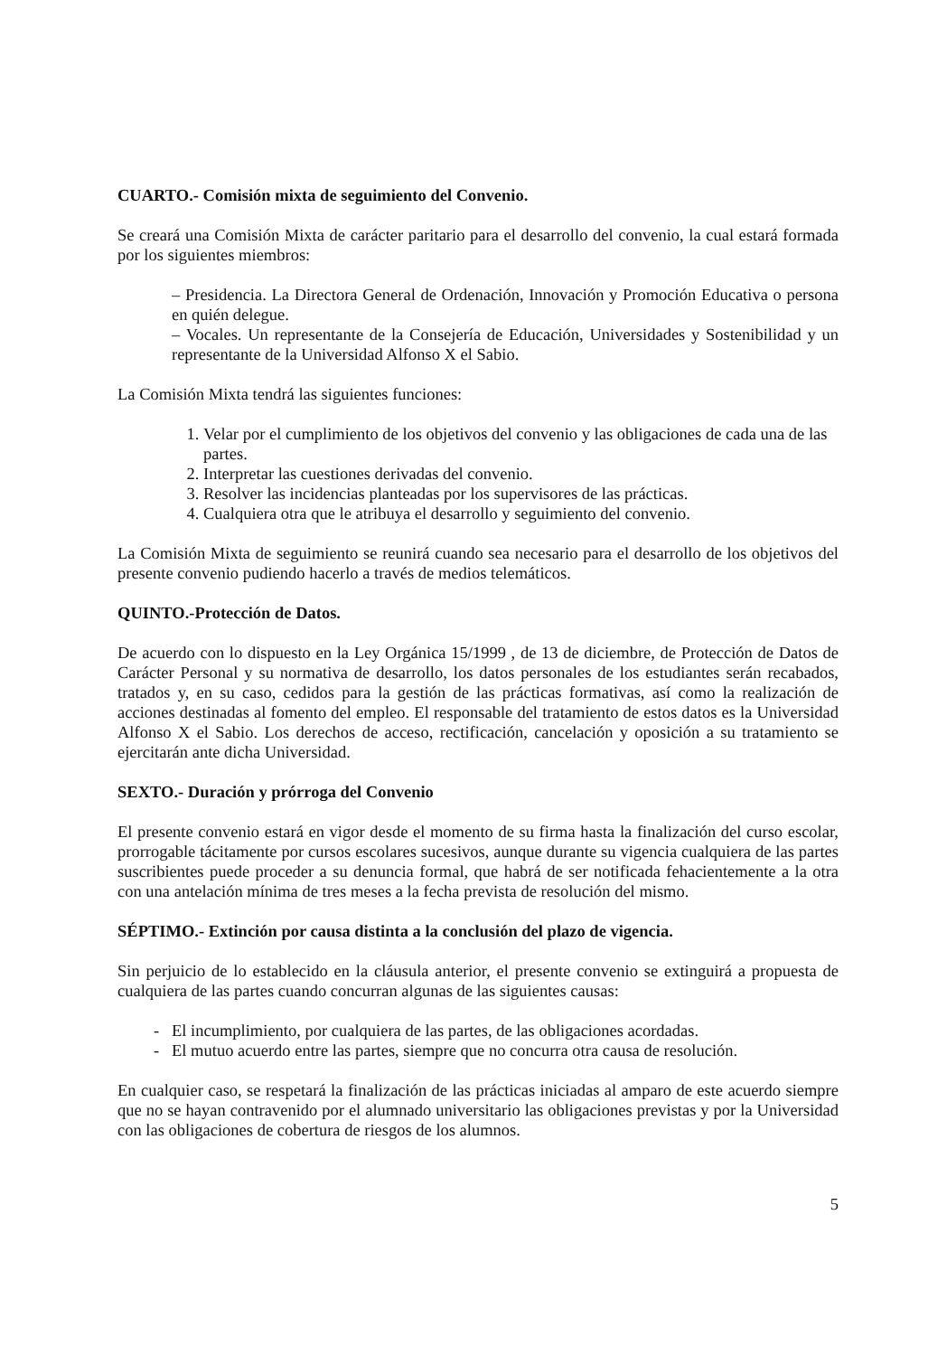CUARTO.- Comisión mixta de seguimiento del Convenio.
Se creará una Comisión Mixta de carácter paritario para el desarrollo del convenio, la cual estará formada por los siguientes miembros:
– Presidencia. La Directora General de Ordenación, Innovación y Promoción Educativa o persona en quién delegue.
– Vocales. Un representante de la Consejería de Educación, Universidades y Sostenibilidad y un representante de la Universidad Alfonso X el Sabio.
La Comisión Mixta tendrá las siguientes funciones:
1. Velar por el cumplimiento de los objetivos del convenio y las obligaciones de cada una de las partes.
2. Interpretar las cuestiones derivadas del convenio.
3. Resolver las incidencias planteadas por los supervisores de las prácticas.
4. Cualquiera otra que le atribuya el desarrollo y seguimiento del convenio.
La Comisión Mixta de seguimiento se reunirá cuando sea necesario para el desarrollo de los objetivos del presente convenio pudiendo hacerlo a través de medios telemáticos.
QUINTO.-Protección de Datos.
De acuerdo con lo dispuesto en la Ley Orgánica 15/1999 , de 13 de diciembre, de Protección de Datos de Carácter Personal y su normativa de desarrollo, los datos personales de los estudiantes serán recabados, tratados y, en su caso, cedidos para la gestión de las prácticas formativas, así como la realización de acciones destinadas al fomento del empleo. El responsable del tratamiento de estos datos es la Universidad Alfonso X el Sabio. Los derechos de acceso, rectificación, cancelación y oposición a su tratamiento se ejercitarán ante dicha Universidad.
SEXTO.- Duración y prórroga del Convenio
El presente convenio estará en vigor desde el momento de su firma hasta la finalización del curso escolar, prorrogable tácitamente por cursos escolares sucesivos, aunque durante su vigencia cualquiera de las partes suscribientes puede proceder a su denuncia formal, que habrá de ser notificada fehacientemente a la otra con una antelación mínima de tres meses a la fecha prevista de resolución del mismo.
SÉPTIMO.- Extinción por causa distinta a la conclusión del plazo de vigencia.
Sin perjuicio de lo establecido en la cláusula anterior, el presente convenio se extinguirá a propuesta de cualquiera de las partes cuando concurran algunas de las siguientes causas:
- El incumplimiento, por cualquiera de las partes, de las obligaciones acordadas.
- El mutuo acuerdo entre las partes, siempre que no concurra otra causa de resolución.
En cualquier caso, se respetará la finalización de las prácticas iniciadas al amparo de este acuerdo siempre que no se hayan contravenido por el alumnado universitario las obligaciones previstas y por la Universidad con las obligaciones de cobertura de riesgos de los alumnos.
5